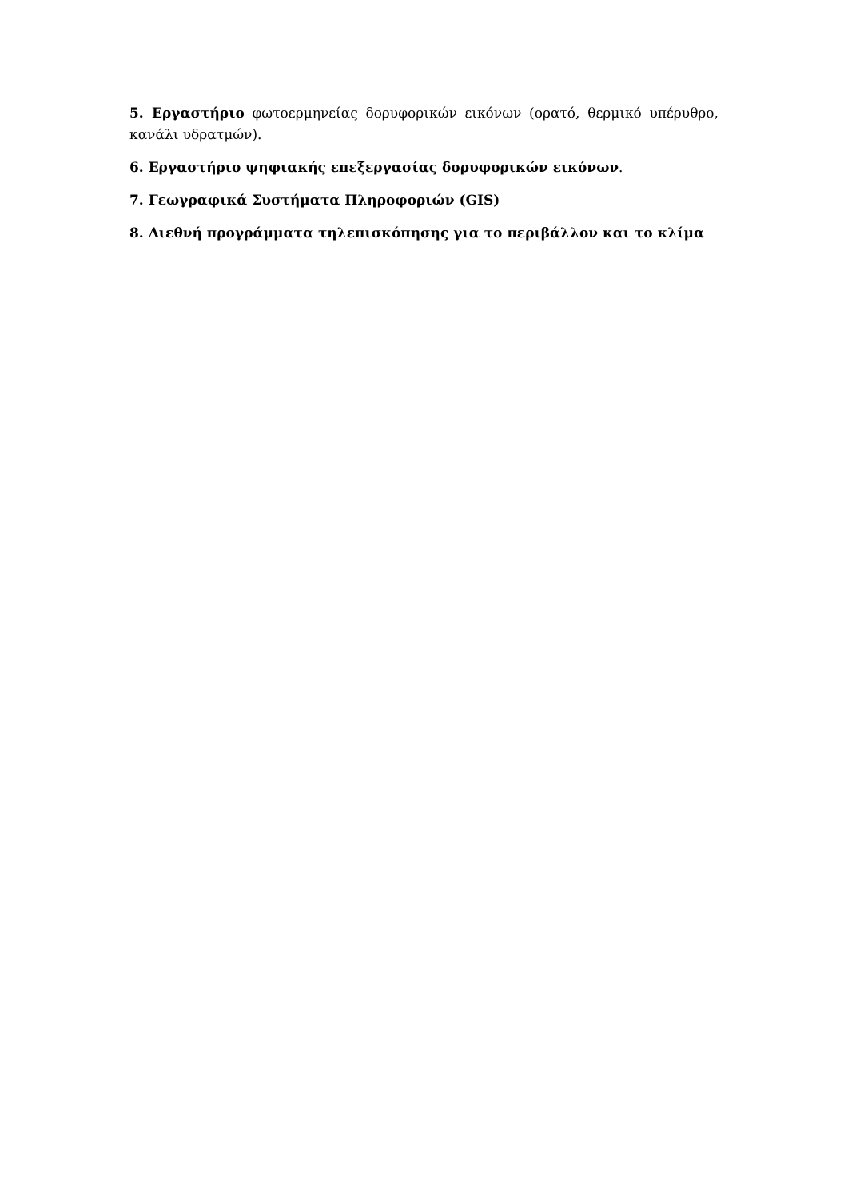5. Εργαστήριο φωτοερμηνείας δορυφορικών εικόνων (ορατό, θερμικό υπέρυθρο, κανάλι υδρατμών).
6. Εργαστήριο ψηφιακής επεξεργασίας δορυφορικών εικόνων.
7. Γεωγραφικά Συστήματα Πληροφοριών (GIS)
8. Διεθνή προγράμματα τηλεπισκόπησης για το περιβάλλον και το κλίμα